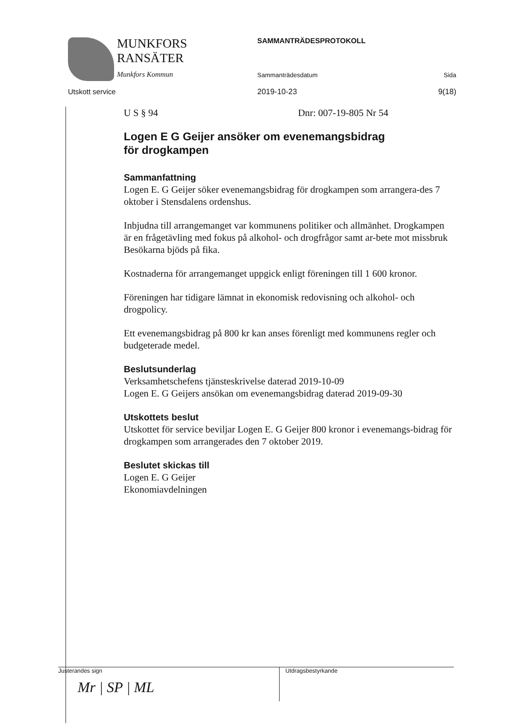MUNKFORS
RANSÄTER
Munkfors Kommun
Utskott service
SAMMANTRÄDESPROTOKOLL
Sammanträdesdatum Sida
2019-10-23 9(18)
U S § 94 Dnr: 007-19-805 Nr 54
Logen E G Geijer ansöker om evenemangsbidrag
för drogkampen
Sammanfattning
Logen E. G Geijer söker evenemangsbidrag för drogkampen som arrangera-des 7 oktober i Stensdalens ordenshus.
Inbjudna till arrangemanget var kommunens politiker och allmänhet. Drogkampen är en frågetävling med fokus på alkohol- och drogfrågor samt ar-bete mot missbruk Besökarna bjöds på fika.
Kostnaderna för arrangemanget uppgick enligt föreningen till 1 600 kronor.
Föreningen har tidigare lämnat in ekonomisk redovisning och alkohol- och drogpolicy.
Ett evenemangsbidrag på 800 kr kan anses förenligt med kommunens regler och budgeterade medel.
Beslutsunderlag
Verksamhetschefens tjänsteskrivelse daterad 2019-10-09
Logen E. G Geijers ansökan om evenemangsbidrag daterad 2019-09-30
Utskottets beslut
Utskottet för service beviljar Logen E. G Geijer 800 kronor i evenemangs-bidrag för drogkampen som arrangerades den 7 oktober 2019.
Beslutet skickas till
Logen E. G Geijer
Ekonomiavdelningen
Justerandes sign
Mr | SP | ML
Utdragsbestyrkande